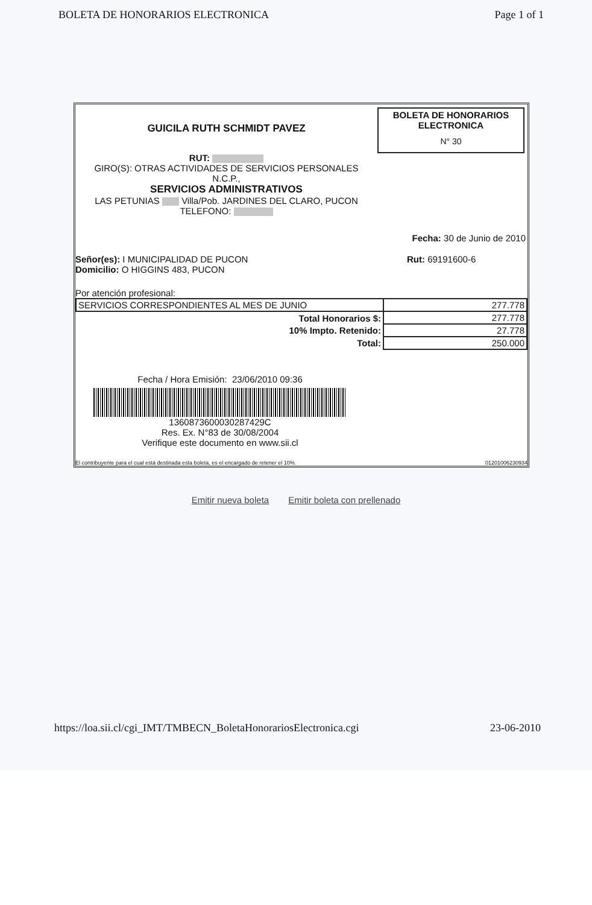BOLETA DE HONORARIOS ELECTRONICA Page 1 of 1
GUICILA RUTH SCHMIDT PAVEZ
RUT:
GIRO(S): OTRAS ACTIVIDADES DE SERVICIOS PERSONALES
N.C.P.,
SERVICIOS ADMINISTRATIVOS
LAS PETUNIAS Villa/Pob. JARDINES DEL CLARO, PUCON
TELEFONO:
BOLETA DE HONORARIOS
ELECTRONICA
N° 30
Fecha: 30 de Junio de 2010
Señor(es): I MUNICIPALIDAD DE PUCON
Domicilio: O HIGGINS 483, PUCON
Rut: 69191600-6
Por atención profesional:
| SERVICIOS CORRESPONDIENTES AL MES DE JUNIO | 277.778 |
| Total Honorarios $: | 277.778 |
| 10% Impto. Retenido: | 27.778 |
| Total: | 250.000 |
Fecha / Hora Emisión: 23/06/2010 09:36
1360873600030287429C
Res. Ex. N°83 de 30/08/2004
Verifique este documento en www.sii.cl
El contribuyente para el cual está destinada esta boleta, es el encargado de retener el 10%. 01201006230934
Emitir nueva boleta Emitir boleta con prellenado
https://loa.sii.cl/cgi_IMT/TMBECN_BoletaHonorariosElectronica.cgi 23-06-2010